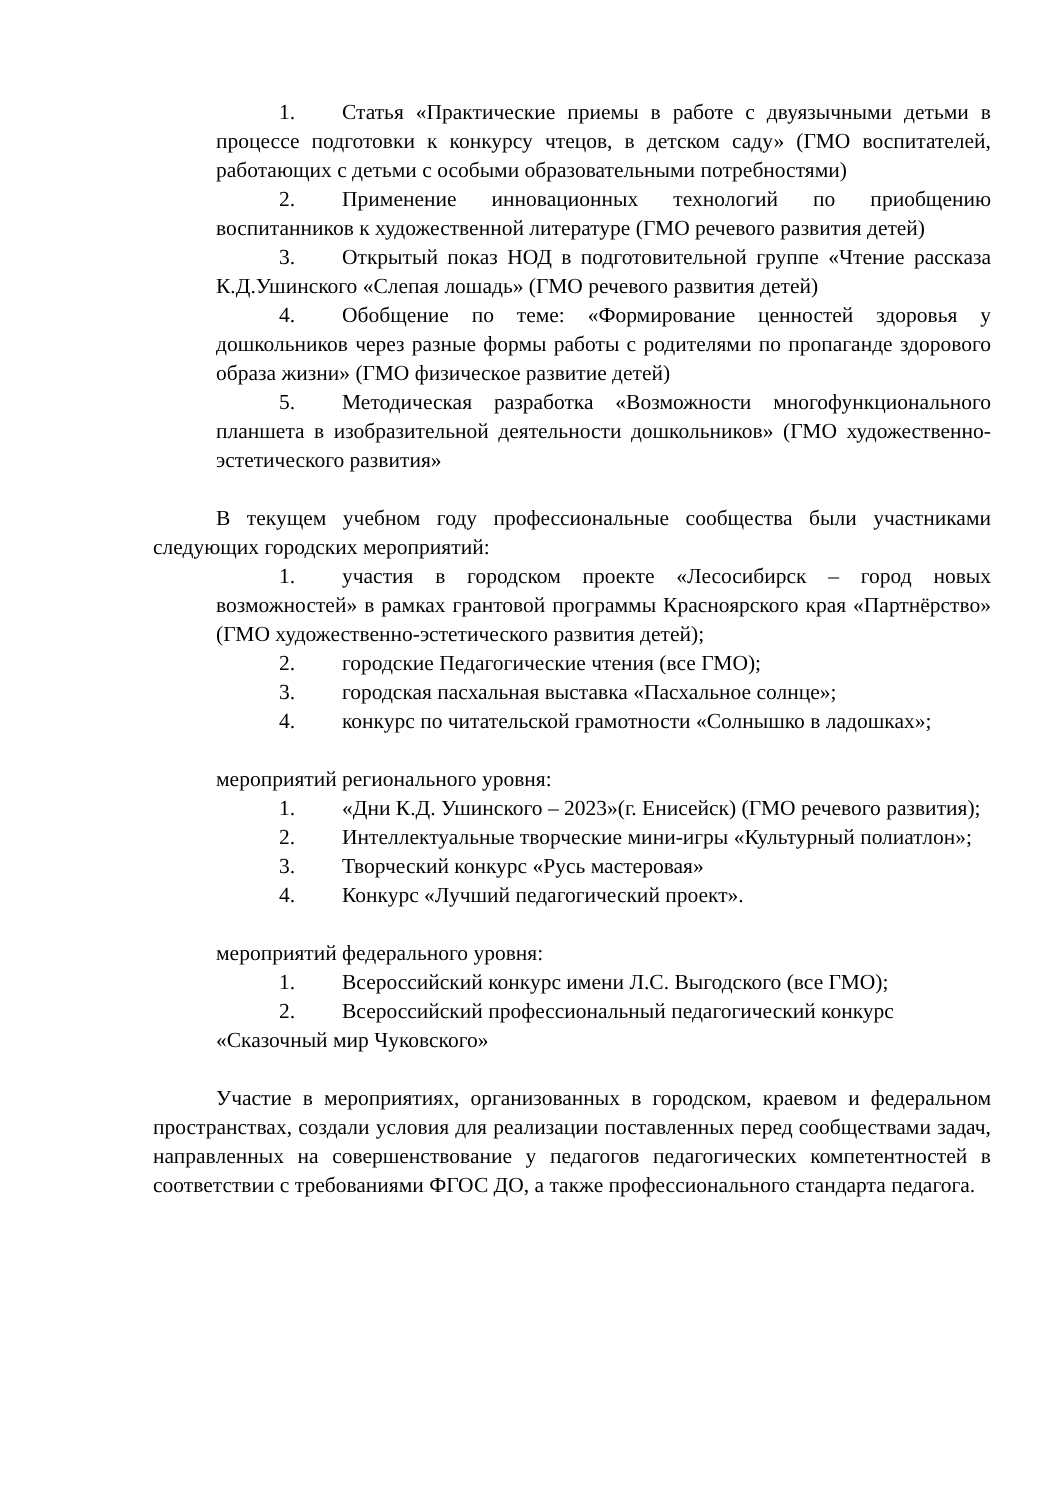1. Статья «Практические приемы в работе с двуязычными детьми в процессе подготовки к конкурсу чтецов, в детском саду» (ГМО воспитателей, работающих с детьми с особыми образовательными потребностями)
2. Применение инновационных технологий по приобщению воспитанников к художественной литературе (ГМО речевого развития детей)
3. Открытый показ НОД в подготовительной группе «Чтение рассказа К.Д.Ушинского «Слепая лошадь» (ГМО речевого развития детей)
4. Обобщение по теме: «Формирование ценностей здоровья у дошкольников через разные формы работы с родителями по пропаганде здорового образа жизни» (ГМО физическое развитие детей)
5. Методическая разработка «Возможности многофункционального планшета в изобразительной деятельности дошкольников» (ГМО художественно-эстетического развития»
В текущем учебном году профессиональные сообщества были участниками следующих городских мероприятий:
1. участия в городском проекте «Лесосибирск – город новых возможностей» в рамках грантовой программы Красноярского края «Партнёрство» (ГМО художественно-эстетического развития детей);
2. городские Педагогические чтения (все ГМО);
3. городская пасхальная выставка «Пасхальное солнце»;
4. конкурс по читательской грамотности «Солнышко в ладошках»;
мероприятий регионального уровня:
1. «Дни К.Д. Ушинского – 2023»(г. Енисейск) (ГМО речевого развития);
2. Интеллектуальные творческие мини-игры «Культурный полиатлон»;
3. Творческий конкурс «Русь мастеровая»
4. Конкурс «Лучший педагогический проект».
мероприятий федерального уровня:
1. Всероссийский конкурс имени Л.С. Выгодского (все ГМО);
2. Всероссийский профессиональный педагогический конкурс «Сказочный мир Чуковского»
Участие в мероприятиях, организованных в городском, краевом и федеральном пространствах, создали условия для реализации поставленных перед сообществами задач, направленных на совершенствование у педагогов педагогических компетентностей в соответствии с требованиями ФГОС ДО, а также профессионального стандарта педагога.